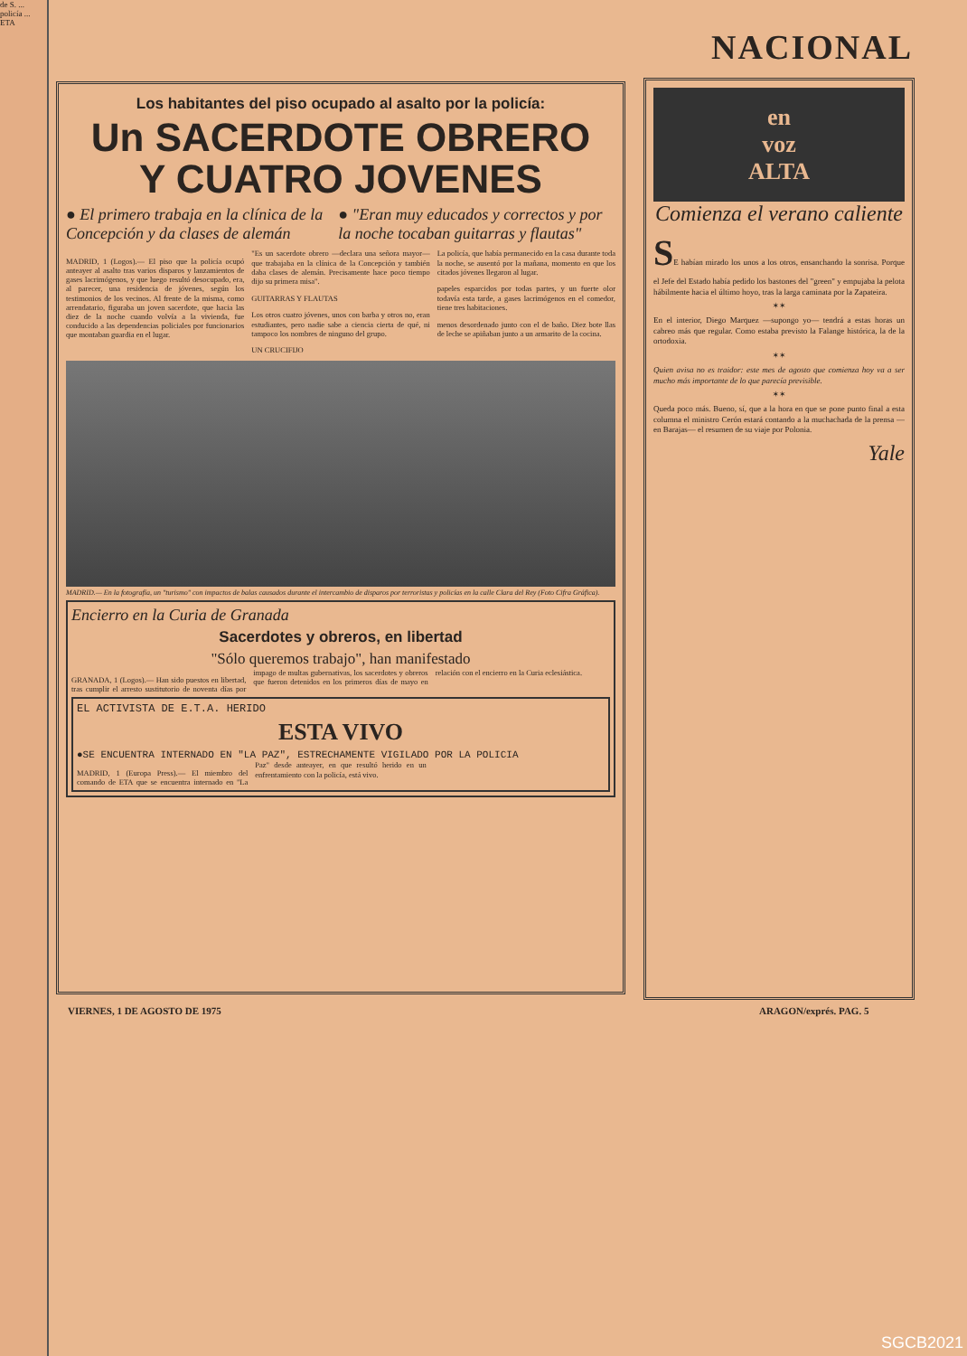de S. ... policía ... ETA
NACIONAL
Los habitantes del piso ocupado al asalto por la policía:
Un SACERDOTE OBRERO
Y CUATRO JOVENES
● El primero trabaja en la clínica de la Concepción y da clases de alemán
● "Eran muy educados y correctos y por la noche tocaban guitarras y flautas"
MADRID, 1 (Logos).— El piso que la policía ocupó anteayer al asalto tras varios disparos y lanzamientos de gases lacrimógenos, y que luego resultó desocupado, era, al parecer, una residencia de jóvenes, según los testimonios de los vecinos. Al frente de la misma, como arrendatario, figuraba un joven sacerdote, que hacia las diez de la noche cuando volvía a la vivienda, fue conducido a las dependencias policiales por funcionarios que montaban guardia en el lugar.
"Es un sacerdote obrero —declara una señora mayor— que trabajaba en la clínica de la Concepción y también daba clases de alemán. Precisamente hace poco tiempo dijo su primera misa".
GUITARRAS Y FLAUTAS
Los otros cuatro jóvenes, unos con barba y otros no, eran estudiantes, pero nadie sabe a ciencia cierta de qué, ni tampoco los nombres de ninguno del grupo.
UN CRUCIFIJO
La policía, que había permanecido en la casa durante toda la noche, se ausentó por la mañana, momento en que los citados jóvenes llegaron al lugar.
papeles esparcidos por todas partes, y un fuerte olor todavía esta tarde, a gases lacrimógenos en el comedor, tiene tres habitaciones.
menos desordenado junto con el de baño. Diez bote llas de leche se apiñaban junto a un armarito de la cocina.
MADRID.— En la fotografía, un "turismo" con impactos de balas causados durante el intercambio de disparos por terroristas y policías en la calle Clara del Rey (Foto Cifra Gráfica).
Encierro en la Curia de Granada
Sacerdotes y obreros, en libertad
"Sólo queremos trabajo", han manifestado
GRANADA, 1 (Logos).— Han sido puestos en libertad, tras cumplir el arresto sustitutorio de noventa días por impago de multas gubernativas, los sacerdotes y obreros que fueron detenidos en los primeros días de mayo en relación con el encierro en la Curia eclesiástica.
EL ACTIVISTA DE E.T.A. HERIDO
ESTA VIVO
●SE ENCUENTRA INTERNADO EN "LA PAZ", ESTRECHAMENTE VIGILADO POR LA POLICIA
MADRID, 1 (Europa Press).— El miembro del comando de ETA que se encuentra internado en "La Paz" desde anteayer, en que resultó herido en un enfrentamiento con la policía, está vivo.
en
voz
ALTA
Comienza el verano caliente
SE habían mirado los unos a los otros, ensanchando la sonrisa. Porque el Jefe del Estado había pedido los bastones del "green" y empujaba la pelota hábilmente hacia el último hoyo, tras la larga caminata por la Zapateira.
✶✶
En el interior, Diego Marquez —supongo yo— tendrá a estas horas un cabreo más que regular. Como estaba previsto la Falange histórica, la de la ortodoxia.
✶✶
Quien avisa no es traidor: este mes de agosto que comienza hoy va a ser mucho más importante de lo que parecía previsible.
✶✶
Queda poco más. Bueno, sí, que a la hora en que se pone punto final a esta columna el ministro Cerón estará contando a la muchachada de la prensa —en Barajas— el resumen de su viaje por Polonia.
Yale
VIERNES, 1 DE AGOSTO DE 1975 ARAGON/exprés. PAG. 5
SGCB2021